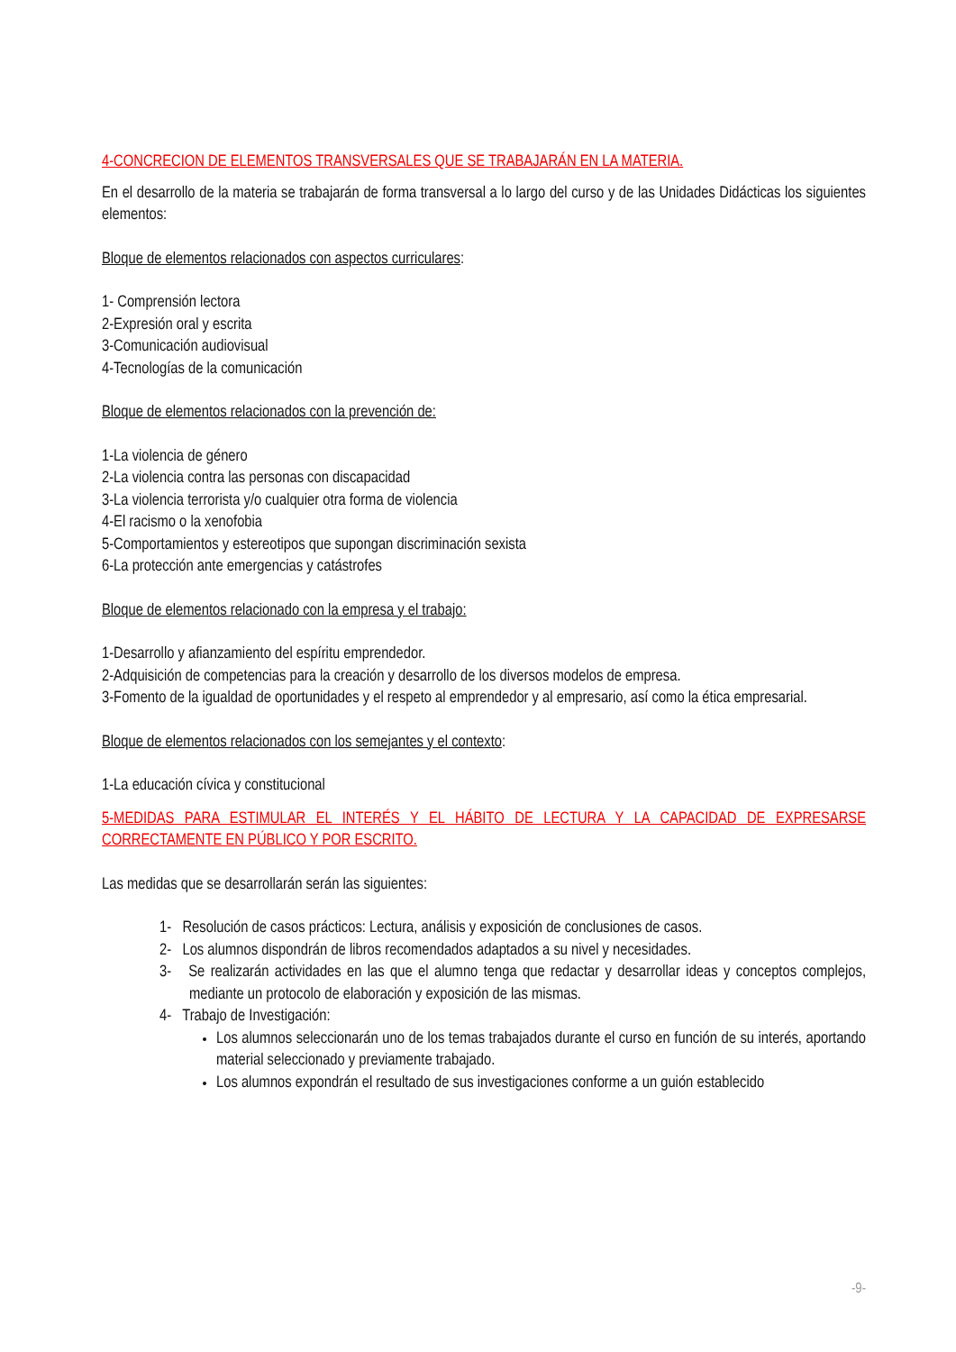4-CONCRECION DE ELEMENTOS TRANSVERSALES QUE SE TRABAJARÁN EN LA MATERIA.
En el desarrollo de la materia se trabajarán de forma transversal a lo largo del curso y de las Unidades Didácticas los siguientes elementos:
Bloque de elementos relacionados con aspectos curriculares:
1- Comprensión lectora
2-Expresión oral y escrita
3-Comunicación audiovisual
4-Tecnologías de la comunicación
Bloque de elementos relacionados con la prevención de:
1-La violencia de género
2-La violencia contra las personas con discapacidad
3-La violencia terrorista y/o cualquier otra forma de violencia
4-El racismo o la xenofobia
5-Comportamientos y estereotipos que supongan discriminación sexista
6-La protección ante emergencias y catástrofes
Bloque de elementos relacionado con la empresa y el trabajo:
1-Desarrollo y afianzamiento del espíritu emprendedor.
2-Adquisición de competencias para la creación y desarrollo de los diversos modelos de empresa.
3-Fomento de la igualdad de oportunidades y el respeto al emprendedor y al empresario, así como la ética empresarial.
Bloque de elementos relacionados con los semejantes y el contexto:
1-La educación cívica y constitucional
5-MEDIDAS PARA ESTIMULAR EL INTERÉS Y EL HÁBITO DE LECTURA Y LA CAPACIDAD DE EXPRESARSE CORRECTAMENTE EN PÚBLICO Y POR ESCRITO.
Las medidas que se desarrollarán serán las siguientes:
1- Resolución de casos prácticos: Lectura, análisis y exposición de conclusiones de casos.
2- Los alumnos dispondrán de libros recomendados adaptados a su nivel y necesidades.
3- Se realizarán actividades en las que el alumno tenga que redactar y desarrollar ideas y conceptos complejos, mediante un protocolo de elaboración y exposición de las mismas.
4- Trabajo de Investigación:
Los alumnos seleccionarán uno de los temas trabajados durante el curso en función de su interés, aportando material seleccionado y previamente trabajado.
Los alumnos expondrán el resultado de sus investigaciones conforme a un guión establecido
-9-